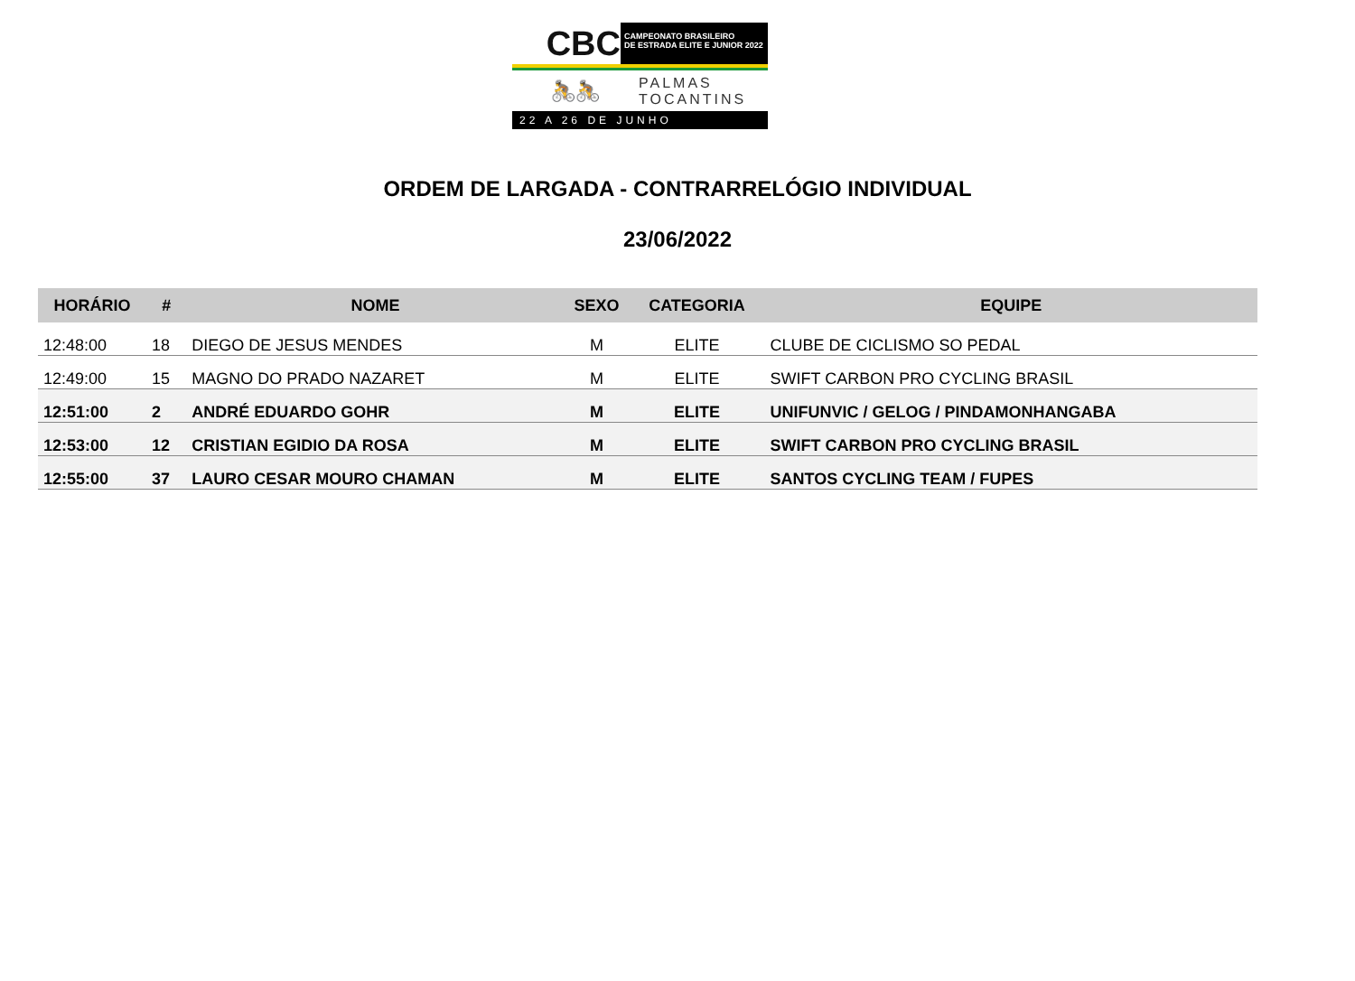CBC
CAMPEONATO BRASILEIRO
DE ESTRADA ELITE E JUNIOR 2022
🚴🚴
PALMAS
TOCANTINS
22 A 26 DE JUNHO
ORDEM DE LARGADA - CONTRARRELÓGIO INDIVIDUAL
23/06/2022
| HORÁRIO | # | NOME | SEXO | CATEGORIA | EQUIPE |
| --- | --- | --- | --- | --- | --- |
| 12:48:00 | 18 | DIEGO DE JESUS MENDES | M | ELITE | CLUBE DE CICLISMO SO PEDAL |
| 12:49:00 | 15 | MAGNO DO PRADO NAZARET | M | ELITE | SWIFT CARBON PRO CYCLING BRASIL |
| 12:51:00 | 2 | ANDRÉ EDUARDO GOHR | M | ELITE | UNIFUNVIC / GELOG / PINDAMONHANGABA |
| 12:53:00 | 12 | CRISTIAN EGIDIO DA ROSA | M | ELITE | SWIFT CARBON PRO CYCLING BRASIL |
| 12:55:00 | 37 | LAURO CESAR MOURO CHAMAN | M | ELITE | SANTOS CYCLING TEAM / FUPES |